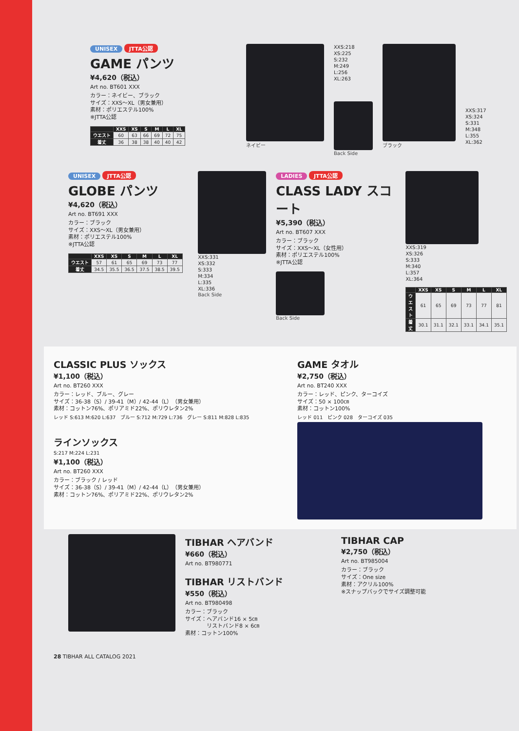UNISEX JTTA公認
GAME パンツ
¥4,620（税込）
Art no. BT601 XXX
カラー：ネイビー、ブラック
サイズ：XXS～XL（男女兼用）
素材：ポリエステル100%
※JTTA公認
| | XXS | XS | S | M | L | XL |
| --- | --- | --- | --- | --- | --- | --- |
| ウエスト | 60 | 63 | 66 | 69 | 72 | 75 |
| 着丈 | 36 | 38 | 38 | 40 | 40 | 42 |
ネイビー
XXS:218
XS:225
S:232
M:249
L:256
XL:263
Back Side
ブラック
XXS:317
XS:324
S:331
M:348
L:355
XL:362
UNISEX JTTA公認
GLOBE パンツ
¥4,620（税込）
Art no. BT691 XXX
カラー：ブラック
サイズ：XXS～XL（男女兼用）
素材：ポリエステル100%
※JTTA公認
| | XXS | XS | S | M | L | XL |
| --- | --- | --- | --- | --- | --- | --- |
| ウエスト | 57 | 61 | 65 | 69 | 73 | 77 |
| 着丈 | 34.5 | 35.5 | 36.5 | 37.5 | 38.5 | 39.5 |
XXS:331
XS:332
S:333
M:334
L:335
XL:336
Back Side
LADIES JTTA公認
CLASS LADY スコート
¥5,390（税込）
Art no. BT607 XXX
カラー：ブラック
サイズ：XXS～XL（女性用）
素材：ポリエステル100%
※JTTA公認
Back Side
XXS:319
XS:326
S:333
M:340
L:357
XL:364
| | XXS | XS | S | M | L | XL |
| --- | --- | --- | --- | --- | --- | --- |
| ウエスト | 61 | 65 | 69 | 73 | 77 | 81 |
| 着丈 | 30.1 | 31.1 | 32.1 | 33.1 | 34.1 | 35.1 |
CLASSIC PLUS ソックス
¥1,100（税込）
Art no. BT260 XXX
カラー：レッド、ブルー、グレー
サイズ：36-38（S）/ 39-41（M）/ 42-44（L）（男女兼用）
素材：コットン76%、ポリアミド22%、ポリウレタン2%
レッド S:613 M:620 L:637 ブルー S:712 M:729 L:736 グレー S:811 M:828 L:835
ラインソックス
S:217 M:224 L:231
¥1,100（税込）
Art no. BT260 XXX
カラー：ブラック / レッド
サイズ：36-38（S）/ 39-41（M）/ 42-44（L）（男女兼用）
素材：コットン76%、ポリアミド22%、ポリウレタン2%
GAME タオル
¥2,750（税込）
Art no. BT240 XXX
カラー：レッド、ピンク、ターコイズ
サイズ：50 × 100㎝
素材：コットン100%
レッド 011 ピンク 028 ターコイズ 035
TIBHAR ヘアバンド
¥660（税込）
Art no. BT980771
TIBHAR リストバンド
¥550（税込）
Art no. BT980498
カラー：ブラック
サイズ：ヘアバンド16 × 5㎝
　　　　リストバンド8 × 6㎝
素材：コットン100%
TIBHAR CAP
¥2,750（税込）
Art no. BT985004
カラー：ブラック
サイズ：One size
素材：アクリル100%
※スナップバックでサイズ調整可能
28 TIBHAR ALL CATALOG 2021